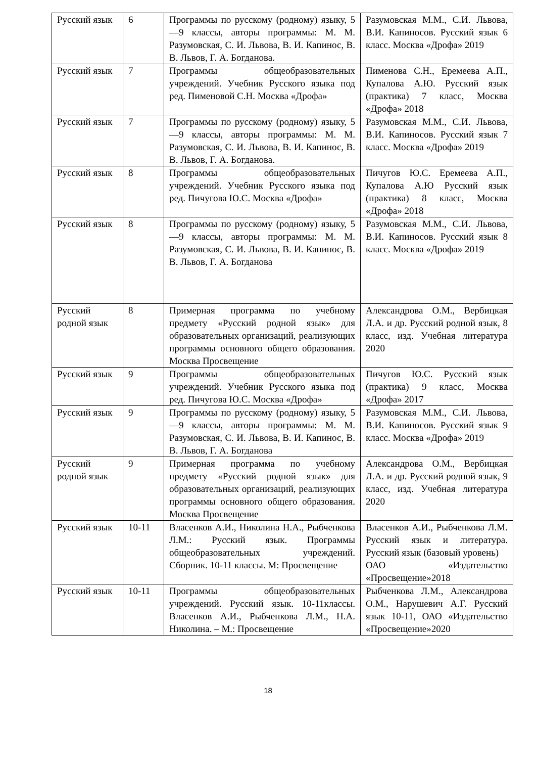| Русский язык | 6 | Программы по русскому (родному) языку, 5—9 классы, авторы программы: М. М. Разумовская, С. И. Львова, В. И. Капинос, В. В. Львов, Г. А. Богданова. | Разумовская М.М., С.И. Львова, В.И. Капиносов. Русский язык 6 класс. Москва «Дрофа» 2019 |
| Русский язык | 7 | Программы общеобразовательных учреждений. Учебник Русского языка под ред. Пименовой С.Н. Москва «Дрофа» | Пименова С.Н., Еремеева А.П., Купалова А.Ю. Русский язык (практика) 7 класс, Москва «Дрофа» 2018 |
| Русский язык | 7 | Программы по русскому (родному) языку, 5—9 классы, авторы программы: М. М. Разумовская, С. И. Львова, В. И. Капинос, В. В. Львов, Г. А. Богданова. | Разумовская М.М., С.И. Львова, В.И. Капиносов. Русский язык 7 класс. Москва «Дрофа» 2019 |
| Русский язык | 8 | Программы общеобразовательных учреждений. Учебник Русского языка под ред. Пичугова Ю.С. Москва «Дрофа» | Пичугов Ю.С. Еремеева А.П., Купалова А.Ю Русский язык (практика) 8 класс, Москва «Дрофа» 2018 |
| Русский язык | 8 | Программы по русскому (родному) языку, 5—9 классы, авторы программы: М. М. Разумовская, С. И. Львова, В. И. Капинос, В. В. Львов, Г. А. Богданова | Разумовская М.М., С.И. Львова, В.И. Капиносов. Русский язык 8 класс. Москва «Дрофа» 2019 |
| Русский родной язык | 8 | Примерная программа по учебному предмету «Русский родной язык» для образовательных организаций, реализующих программы основного общего образования. Москва Просвещение | Александрова О.М., Вербицкая Л.А. и др. Русский родной язык, 8 класс, изд. Учебная литература 2020 |
| Русский язык | 9 | Программы общеобразовательных учреждений. Учебник Русского языка под ред. Пичугова Ю.С. Москва «Дрофа» | Пичугов Ю.С. Русский язык (практика) 9 класс, Москва «Дрофа» 2017 |
| Русский язык | 9 | Программы по русскому (родному) языку, 5—9 классы, авторы программы: М. М. Разумовская, С. И. Львова, В. И. Капинос, В. В. Львов, Г. А. Богданова | Разумовская М.М., С.И. Львова, В.И. Капиносов. Русский язык 9 класс. Москва «Дрофа» 2019 |
| Русский родной язык | 9 | Примерная программа по учебному предмету «Русский родной язык» для образовательных организаций, реализующих программы основного общего образования. Москва Просвещение | Александрова О.М., Вербицкая Л.А. и др. Русский родной язык, 9 класс, изд. Учебная литература 2020 |
| Русский язык | 10-11 | Власенков А.И., Николина Н.А., Рыбченкова Л.М.: Русский язык. Программы общеобразовательных учреждений. Сборник. 10-11 классы. М: Просвещение | Власенков А.И., Рыбченкова Л.М. Русский язык и литература. Русский язык (базовый уровень) ОАО «Издательство «Просвещение»2018 |
| Русский язык | 10-11 | Программы общеобразовательных учреждений. Русский язык. 10-11классы. Власенков А.И., Рыбченкова Л.М., Н.А. Николина. – М.: Просвещение | Рыбченкова Л.М., Александрова О.М., Нарушевич А.Г. Русский язык 10-11, ОАО «Издательство «Просвещение»2020 |
18